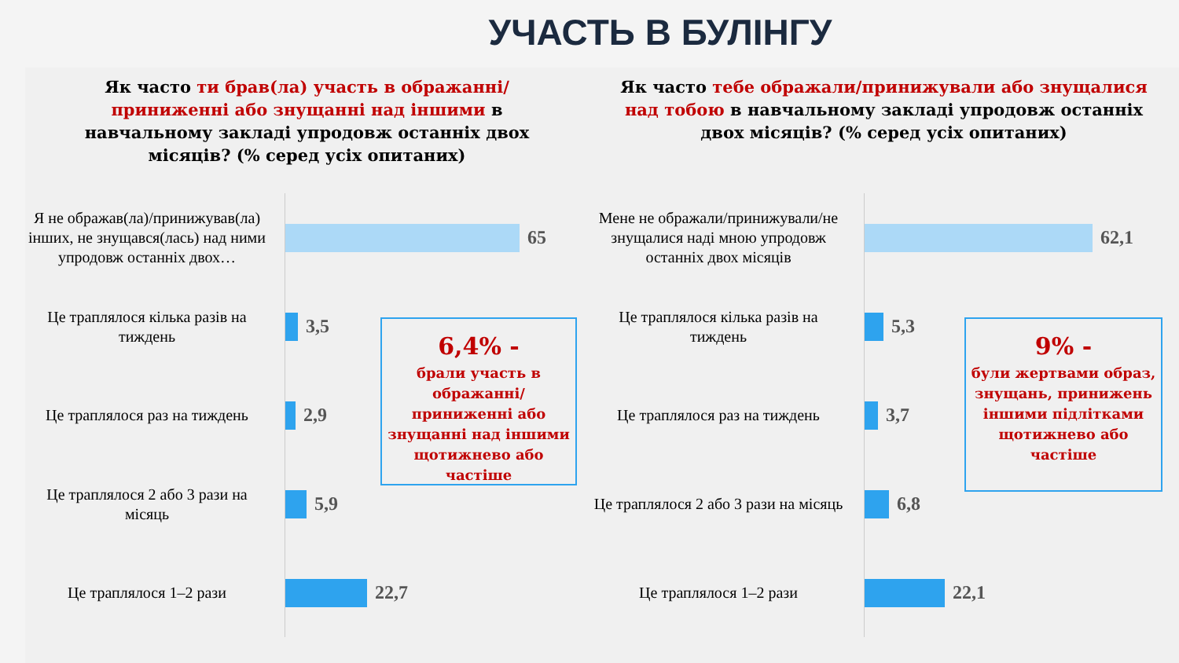УЧАСТЬ В БУЛІНГУ
Як часто ти брав(ла) участь в ображанні/приниженні або знущанні над іншими в навчальному закладі упродовж останніх двох місяців? (% серед усіх опитаних)
Я не ображав(ла)/принижував(ла) інших, не знущався(лась) над ними упродовж останніх двох…
65
Це траплялося кілька разів на тиждень
3,5
Це траплялося раз на тиждень
2,9
Це траплялося 2 або 3 рази на місяць
5,9
Це траплялося 1–2 рази
22,7
6,4% -
брали участь в ображанні/ приниженні або знущанні над іншими щотижнево або частіше
Як часто тебе ображали/принижували або знущалися над тобою в навчальному закладі упродовж останніх двох місяців? (% серед усіх опитаних)
Мене не ображали/принижували/не знущалися наді мною упродовж останніх двох місяців
62,1
Це траплялося кілька разів на тиждень
5,3
Це траплялося раз на тиждень
3,7
Це траплялося 2 або 3 рази на місяць
6,8
Це траплялося 1–2 рази
22,1
9% -
були жертвами образ, знущань, принижень іншими підлітками щотижнево або частіше